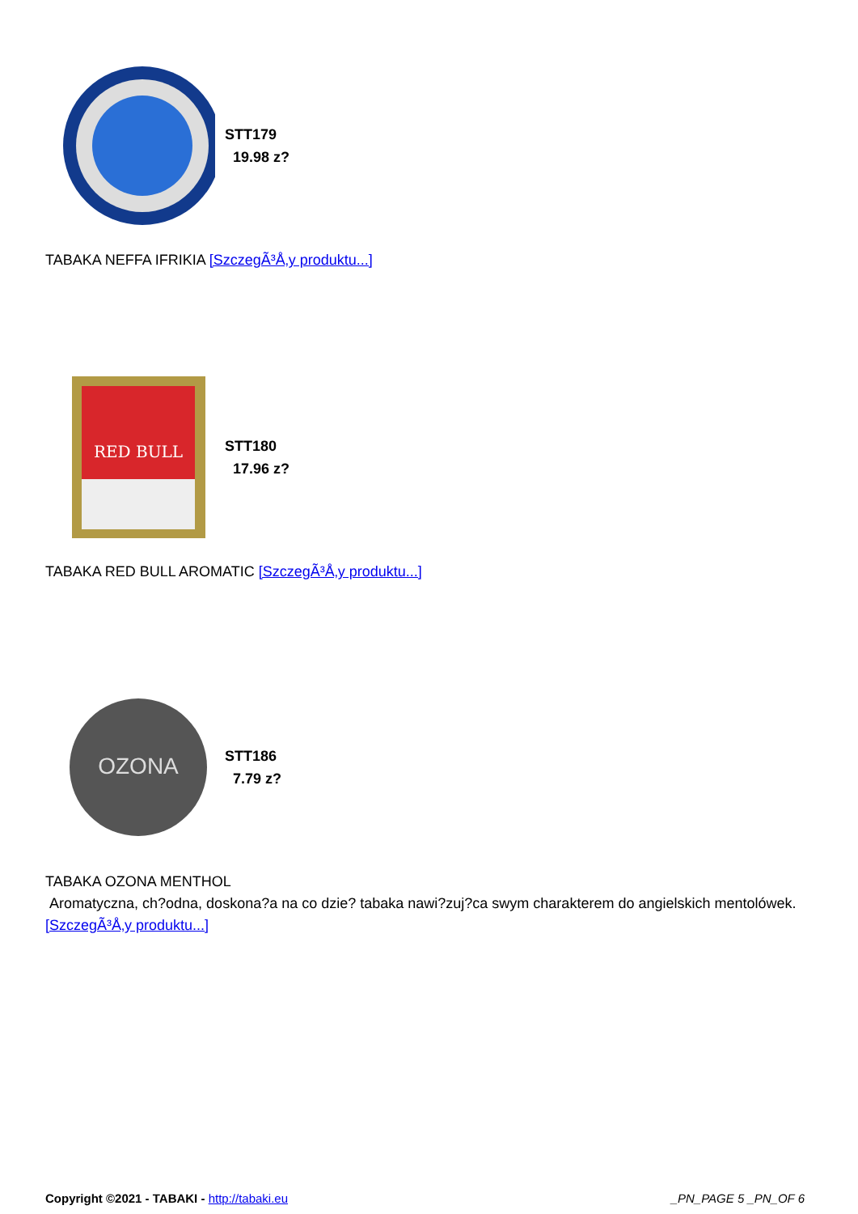STT179
19.98 z?
TABAKA NEFFA IFRIKIA [SzczegÃ³Å‚y produktu...]
RED BULL
STT180
17.96 z?
TABAKA RED BULL AROMATIC [SzczegÃ³Å‚y produktu...]
OZONA
STT186
7.79 z?
TABAKA OZONA MENTHOL
Aromatyczna, ch?odna, doskona?a na co dzie? tabaka nawi?zuj?ca swym charakterem do angielskich mentolówek. [SzczegÃ³Å‚y produktu...]
Copyright ©2021 - TABAKI - http://tabaki.eu _PN_PAGE 5 _PN_OF 6